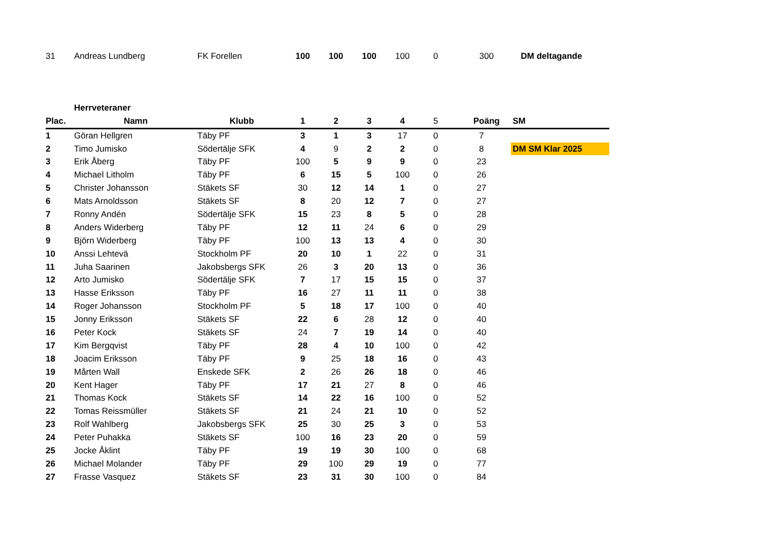| 31 | Andreas Lundberg | FK Forellen | 100 | 100 | 100 | 100 | 0 | 300 | DM deltagande |
| | Herrveteraner | | | | | | | | |
| Plac. | Namn | Klubb | 1 | 2 | 3 | 4 | 5 | Poäng | SM |
| 1 | Göran Hellgren | Täby PF | 3 | 1 | 3 | 17 | 0 | 7 | |
| 2 | Timo Jumisko | Södertälje SFK | 4 | 9 | 2 | 2 | 0 | 8 | DM SM Klar 2025 |
| 3 | Erik Åberg | Täby PF | 100 | 5 | 9 | 9 | 0 | 23 | |
| 4 | Michael Litholm | Täby PF | 6 | 15 | 5 | 100 | 0 | 26 | |
| 5 | Christer Johansson | Stäkets SF | 30 | 12 | 14 | 1 | 0 | 27 | |
| 6 | Mats Arnoldsson | Stäkets SF | 8 | 20 | 12 | 7 | 0 | 27 | |
| 7 | Ronny Andén | Södertälje SFK | 15 | 23 | 8 | 5 | 0 | 28 | |
| 8 | Anders Widerberg | Täby PF | 12 | 11 | 24 | 6 | 0 | 29 | |
| 9 | Björn Widerberg | Täby PF | 100 | 13 | 13 | 4 | 0 | 30 | |
| 10 | Anssi Lehtevä | Stockholm PF | 20 | 10 | 1 | 22 | 0 | 31 | |
| 11 | Juha Saarinen | Jakobsbergs SFK | 26 | 3 | 20 | 13 | 0 | 36 | |
| 12 | Arto Jumisko | Södertälje SFK | 7 | 17 | 15 | 15 | 0 | 37 | |
| 13 | Hasse Eriksson | Täby PF | 16 | 27 | 11 | 11 | 0 | 38 | |
| 14 | Roger Johansson | Stockholm PF | 5 | 18 | 17 | 100 | 0 | 40 | |
| 15 | Jonny Eriksson | Stäkets SF | 22 | 6 | 28 | 12 | 0 | 40 | |
| 16 | Peter Kock | Stäkets SF | 24 | 7 | 19 | 14 | 0 | 40 | |
| 17 | Kim Bergqvist | Täby PF | 28 | 4 | 10 | 100 | 0 | 42 | |
| 18 | Joacim Eriksson | Täby PF | 9 | 25 | 18 | 16 | 0 | 43 | |
| 19 | Mårten Wall | Enskede SFK | 2 | 26 | 26 | 18 | 0 | 46 | |
| 20 | Kent Hager | Täby PF | 17 | 21 | 27 | 8 | 0 | 46 | |
| 21 | Thomas Kock | Stäkets SF | 14 | 22 | 16 | 100 | 0 | 52 | |
| 22 | Tomas Reissmüller | Stäkets SF | 21 | 24 | 21 | 10 | 0 | 52 | |
| 23 | Rolf Wahlberg | Jakobsbergs SFK | 25 | 30 | 25 | 3 | 0 | 53 | |
| 24 | Peter Puhakka | Stäkets SF | 100 | 16 | 23 | 20 | 0 | 59 | |
| 25 | Jocke Åklint | Täby PF | 19 | 19 | 30 | 100 | 0 | 68 | |
| 26 | Michael Molander | Täby PF | 29 | 100 | 29 | 19 | 0 | 77 | |
| 27 | Frasse Vasquez | Stäkets SF | 23 | 31 | 30 | 100 | 0 | 84 | |